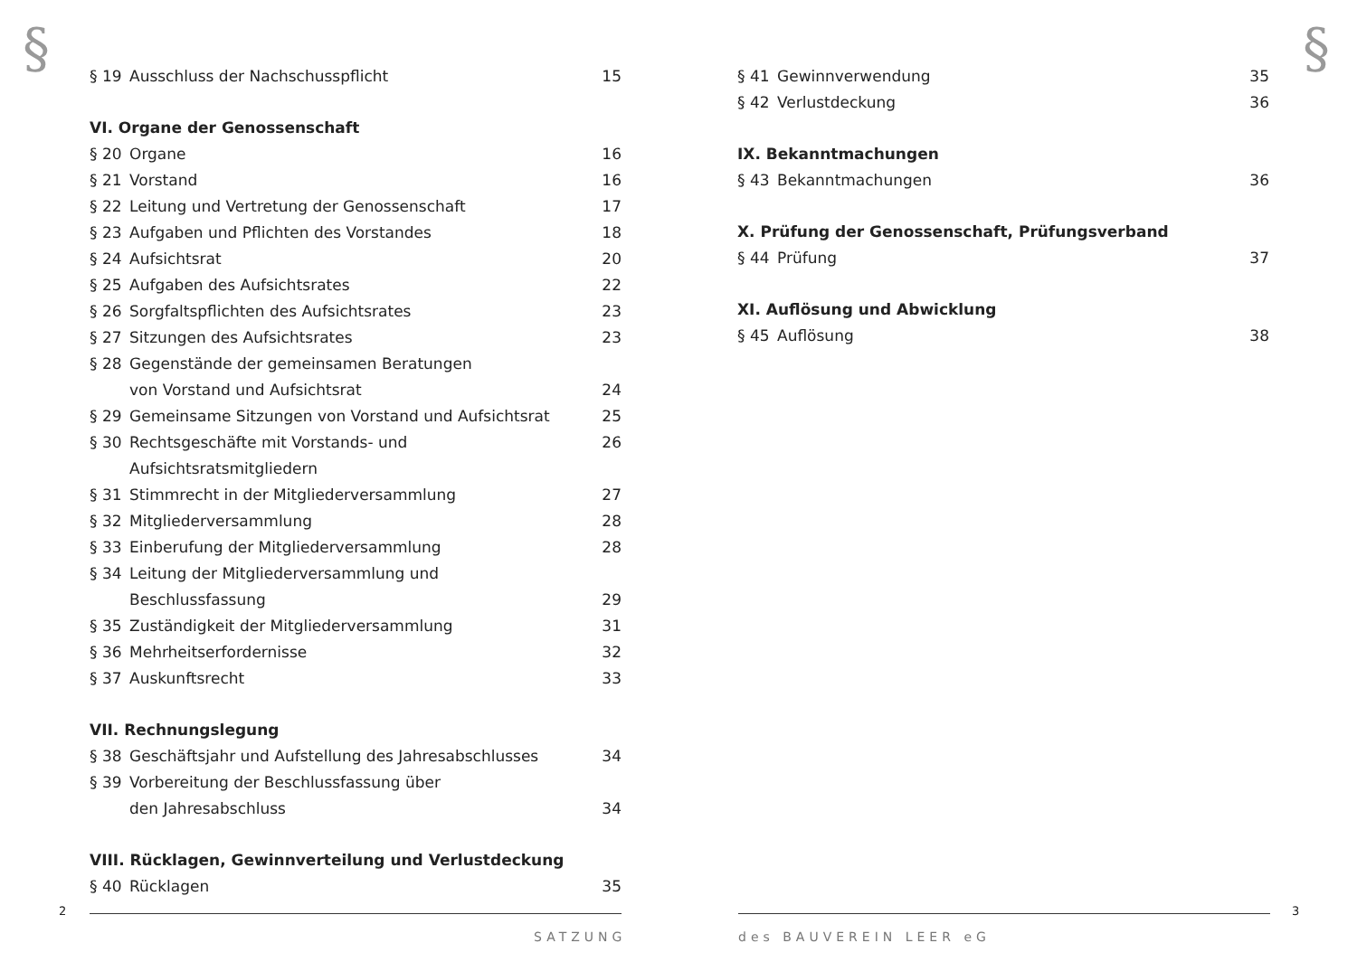§ §
§ 19 Ausschluss der Nachschusspflicht 15
VI. Organe der Genossenschaft
§ 20 Organe 16
§ 21 Vorstand 16
§ 22 Leitung und Vertretung der Genossenschaft 17
§ 23 Aufgaben und Pflichten des Vorstandes 18
§ 24 Aufsichtsrat 20
§ 25 Aufgaben des Aufsichtsrates 22
§ 26 Sorgfaltspflichten des Aufsichtsrates 23
§ 27 Sitzungen des Aufsichtsrates 23
§ 28 Gegenstände der gemeinsamen Beratungen
von Vorstand und Aufsichtsrat
24
§ 29 Gemeinsame Sitzungen von Vorstand und Aufsichtsrat 25
§ 30 Rechtsgeschäfte mit Vorstands- und Aufsichtsratsmitgliedern 26
§ 31 Stimmrecht in der Mitgliederversammlung 27
§ 32 Mitgliederversammlung 28
§ 33 Einberufung der Mitgliederversammlung 28
§ 34 Leitung der Mitgliederversammlung und
Beschlussfassung
29
§ 35 Zuständigkeit der Mitgliederversammlung 31
§ 36 Mehrheitserfordernisse 32
§ 37 Auskunftsrecht 33
VII. Rechnungslegung
§ 38 Geschäftsjahr und Aufstellung des Jahresabschlusses 34
§ 39 Vorbereitung der Beschlussfassung über
den Jahresabschluss
34
VIII. Rücklagen, Gewinnverteilung und Verlustdeckung
§ 40 Rücklagen 35
§ 41 Gewinnverwendung 35
§ 42 Verlustdeckung 36
IX. Bekanntmachungen
§ 43 Bekanntmachungen 36
X. Prüfung der Genossenschaft, Prüfungsverband
§ 44 Prüfung 37
XI. Auflösung und Abwicklung
§ 45 Auflösung 38
2 3
SATZUNG des BAUVEREIN LEER eG